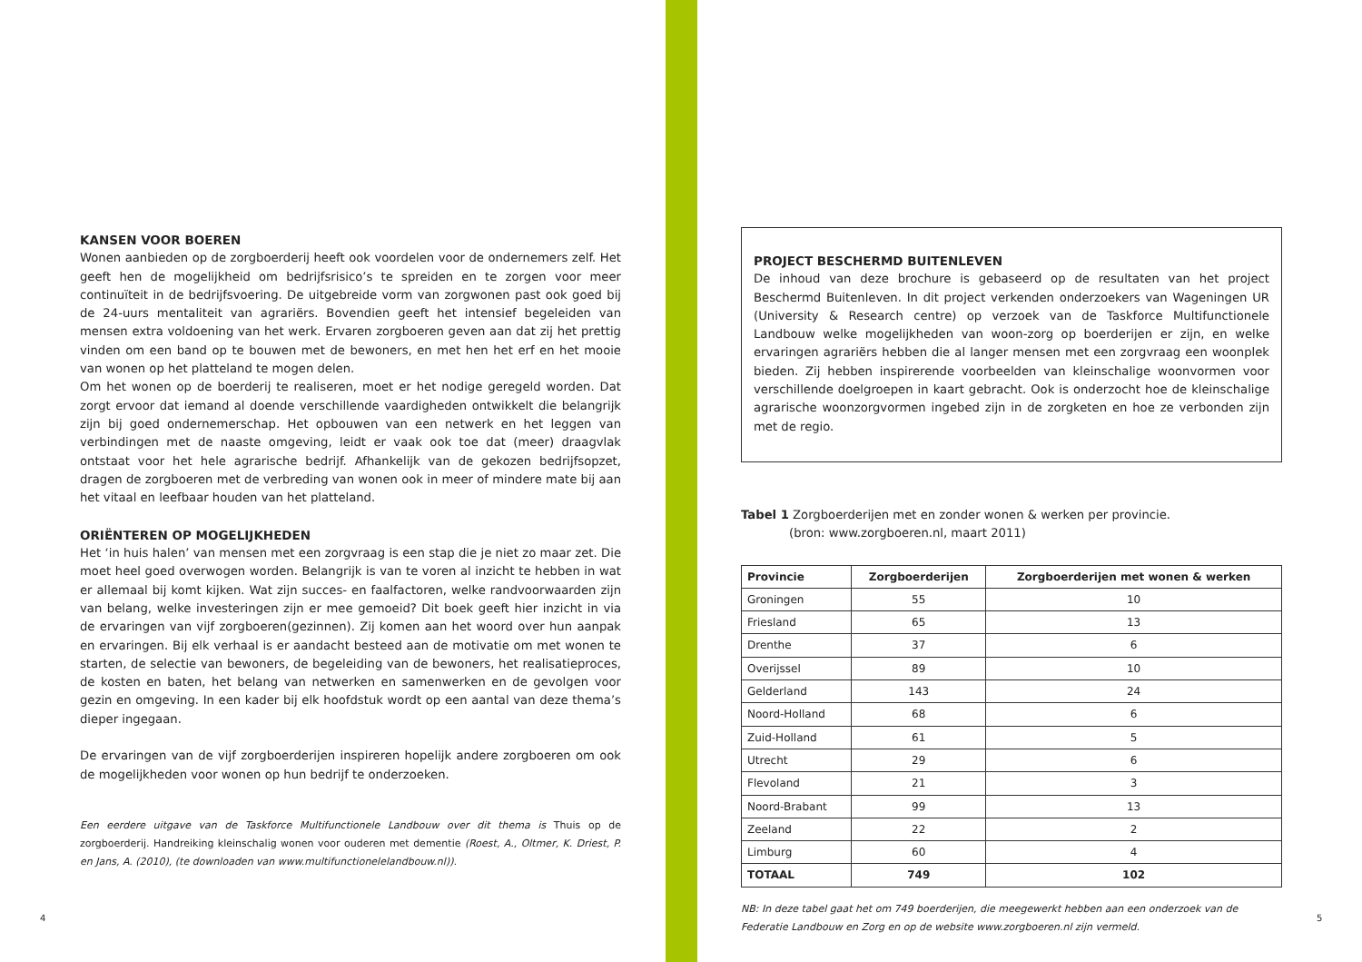KANSEN VOOR BOEREN
Wonen aanbieden op de zorgboerderij heeft ook voordelen voor de ondernemers zelf. Het geeft hen de mogelijkheid om bedrijfsrisico’s te spreiden en te zorgen voor meer continuïteit in de bedrijfsvoering. De uitgebreide vorm van zorgwonen past ook goed bij de 24-uurs mentaliteit van agrariërs. Bovendien geeft het intensief begeleiden van mensen extra voldoening van het werk. Ervaren zorgboeren geven aan dat zij het prettig vinden om een band op te bouwen met de bewoners, en met hen het erf en het mooie van wonen op het platteland te mogen delen.
Om het wonen op de boerderij te realiseren, moet er het nodige geregeld worden. Dat zorgt ervoor dat iemand al doende verschillende vaardigheden ontwikkelt die belangrijk zijn bij goed ondernemerschap. Het opbouwen van een netwerk en het leggen van verbindingen met de naaste omgeving, leidt er vaak ook toe dat (meer) draagvlak ontstaat voor het hele agrarische bedrijf. Afhankelijk van de gekozen bedrijfsopzet, dragen de zorgboeren met de verbreding van wonen ook in meer of mindere mate bij aan het vitaal en leefbaar houden van het platteland.
ORIËNTEREN OP MOGELIJKHEDEN
Het ‘in huis halen’ van mensen met een zorgvraag is een stap die je niet zo maar zet. Die moet heel goed overwogen worden. Belangrijk is van te voren al inzicht te hebben in wat er allemaal bij komt kijken. Wat zijn succes- en faalfactoren, welke randvoorwaarden zijn van belang, welke investeringen zijn er mee gemoeid? Dit boek geeft hier inzicht in via de ervaringen van vijf zorgboeren(gezinnen). Zij komen aan het woord over hun aanpak en ervaringen. Bij elk verhaal is er aandacht besteed aan de motivatie om met wonen te starten, de selectie van bewoners, de begeleiding van de bewoners, het realisatieproces, de kosten en baten, het belang van netwerken en samenwerken en de gevolgen voor gezin en omgeving. In een kader bij elk hoofdstuk wordt op een aantal van deze thema’s dieper ingegaan.
De ervaringen van de vijf zorgboerderijen inspireren hopelijk andere zorgboeren om ook de mogelijkheden voor wonen op hun bedrijf te onderzoeken.
Een eerdere uitgave van de Taskforce Multifunctionele Landbouw over dit thema is Thuis op de zorgboerderij. Handreiking kleinschalig wonen voor ouderen met dementie (Roest, A., Oltmer, K. Driest, P. en Jans, A. (2010), (te downloaden van www.multifunctionelelandbouw.nl)).
PROJECT BESCHERMD BUITENLEVEN
De inhoud van deze brochure is gebaseerd op de resultaten van het project Beschermd Buitenleven. In dit project verkenden onderzoekers van Wageningen UR (University & Research centre) op verzoek van de Taskforce Multifunctionele Landbouw welke mogelijkheden van woon-zorg op boerderijen er zijn, en welke ervaringen agrariërs hebben die al langer mensen met een zorgvraag een woonplek bieden. Zij hebben inspirerende voorbeelden van kleinschalige woonvormen voor verschillende doelgroepen in kaart gebracht. Ook is onderzocht hoe de kleinschalige agrarische woonzorgvormen ingebed zijn in de zorgketen en hoe ze verbonden zijn met de regio.
Tabel 1 Zorgboerderijen met en zonder wonen & werken per provincie.
(bron: www.zorgboeren.nl, maart 2011)
| Provincie | Zorgboerderijen | Zorgboerderijen met wonen & werken |
| --- | --- | --- |
| Groningen | 55 | 10 |
| Friesland | 65 | 13 |
| Drenthe | 37 | 6 |
| Overijssel | 89 | 10 |
| Gelderland | 143 | 24 |
| Noord-Holland | 68 | 6 |
| Zuid-Holland | 61 | 5 |
| Utrecht | 29 | 6 |
| Flevoland | 21 | 3 |
| Noord-Brabant | 99 | 13 |
| Zeeland | 22 | 2 |
| Limburg | 60 | 4 |
| TOTAAL | 749 | 102 |
NB: In deze tabel gaat het om 749 boerderijen, die meegewerkt hebben aan een onderzoek van de Federatie Landbouw en Zorg en op de website www.zorgboeren.nl zijn vermeld.
4 5